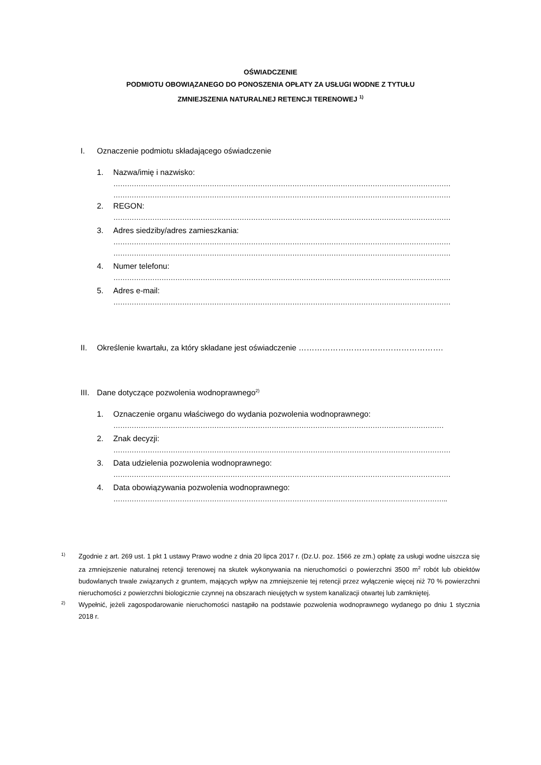OŚWIADCZENIE
PODMIOTU OBOWIĄZANEGO DO PONOSZENIA OPŁATY ZA USŁUGI WODNE Z TYTUŁU
ZMNIEJSZENIA NATURALNEJ RETENCJI TERENOWEJ <sup>1)</sup>
I. Oznaczenie podmiotu składającego oświadczenie
1. Nazwa/imię i nazwisko:
…………………………………………………………………………………………………………………………………
…………………………………………………………………………………………………………………………………
2. REGON:
…………………………………………………………………………………………………………………………………
3. Adres siedziby/adres zamieszkania:
…………………………………………………………………………………………………………………………………
…………………………………………………………………………………………………………………………………
4. Numer telefonu:
…………………………………………………………………………………………………………………………………
5. Adres e-mail:
…………………………………………………………………………………………………………………………………
II. Określenie kwartału, za który składane jest oświadczenie ……………………………………………….
III. Dane dotyczące pozwolenia wodnoprawnego<sup>2)</sup>
1. Oznaczenie organu właściwego do wydania pozwolenia wodnoprawnego:
………………………………………………………………………………………………………………………………
2. Znak decyzji:
…………………………………………………………………………………………………………………………………
3. Data udzielenia pozwolenia wodnoprawnego:
…………………………………………………………………………………………………………………………………
4. Data obowiązywania pozwolenia wodnoprawnego:
………………………………………………………………………………………………………………………………..
1) Zgodnie z art. 269 ust. 1 pkt 1 ustawy Prawo wodne z dnia 20 lipca 2017 r. (Dz.U. poz. 1566 ze zm.) opłatę za usługi wodne uiszcza się za zmniejszenie naturalnej retencji terenowej na skutek wykonywania na nieruchomości o powierzchni 3500 m<sup>2</sup> robót lub obiektów budowlanych trwale związanych z gruntem, mających wpływ na zmniejszenie tej retencji przez wyłączenie więcej niż 70 % powierzchni nieruchomości z powierzchni biologicznie czynnej na obszarach nieujętych w system kanalizacji otwartej lub zamkniętej.
2) Wypełnić, jeżeli zagospodarowanie nieruchomości nastąpiło na podstawie pozwolenia wodnoprawnego wydanego po dniu 1 stycznia 2018 r.